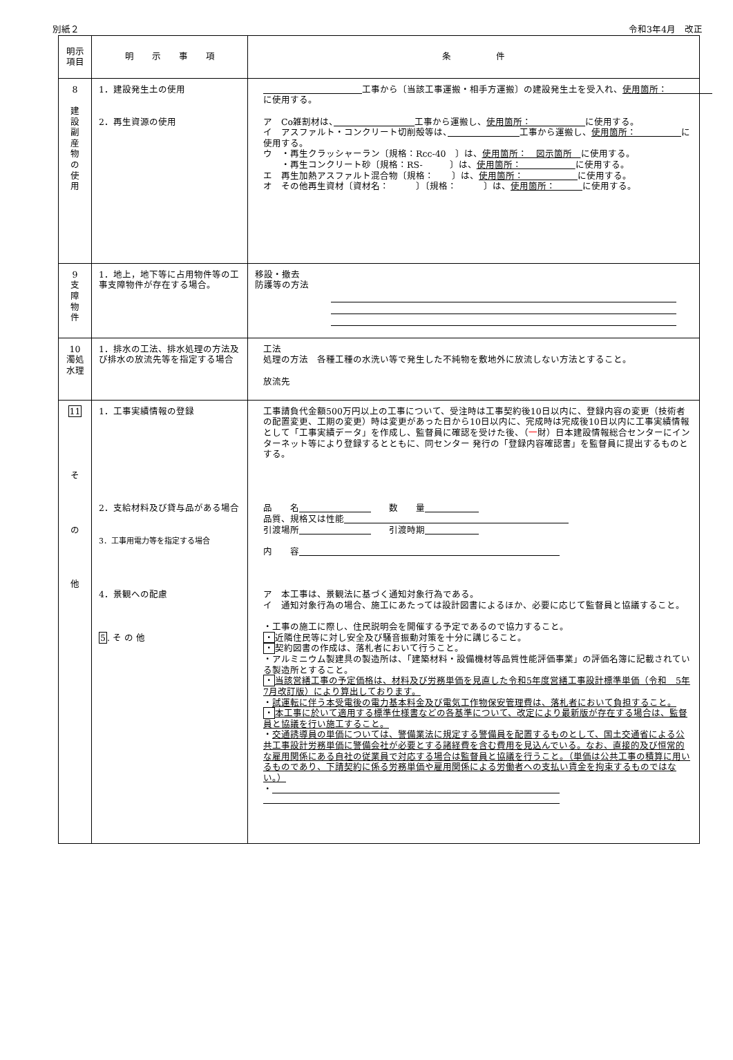別紙２ 令和3年4月　改正
| 明示 項目 | 明 示 事 項 | 条 件 |
| --- | --- | --- |
| 8 建 設 副 産 物 の 使 用 | 1．建設発生土の使用 2．再生資源の使用 | 工事から〔当該工事運搬・相手方運搬〕の建設発生土を受入れ、 使用箇所： に使用する。 ア Co雑割材は、 工事から運搬し、 使用箇所： に使用する。 イ アスファルト・コンクリート切削殻等は、 工事から運搬し、 使用箇所： に使用する。 ウ ・再生クラッシャーラン〔規格：Rcc-40 〕は、 使用箇所： 図示箇所 に使用する。 ・再生コンクリート砂〔規格：RS- 〕は、 使用箇所： に使用する。 エ 再生加熱アスファルト混合物〔規格： 〕は、 使用箇所： に使用する。 オ その他再生資材〔資材名： 〕〔規格： 〕は、 使用箇所： に使用する。 |
| 9 支 障 物 件 | 1．地上，地下等に占用物件等の工事支障物件が存在する場合。 | 移設・撤去 防護等の方法 |
| 10 濁処 水理 | 1．排水の工法、排水処理の方法及び排水の放流先等を指定する場合 | 工法 処理の方法 各種工種の水洗い等で発生した不純物を敷地外に放流しない方法とすること。 放流先 |
| 11 そ の 他 | 1．工事実績情報の登録 2．支給材料及び貸与品がある場合 3．工事用電力等を指定する場合 4．景観への配慮 5 . そ の 他 | 工事請負代金額500万円以上の工事について、受注時は工事契約後10日以内に、登録内容の変更（技術者の配置変更、工期の変更）時は変更があった日から10日以内に、完成時は完成後10日以内に工事実績情報として「工事実績データ」を作成し、監督員に確認を受けた後、（ 一 財）日本建設情報総合センターにインターネット等により登録するとともに、同センター 発行の「登録内容確認書」を監督員に提出するものとする。 品 名 数 量 品質、規格又は性能 引渡場所 引渡時期 内 容 ア 本工事は、景観法に基づく通知対象行為である。 イ 通知対象行為の場合、施工にあたっては設計図書によるほか、必要に応じて監督員と協議すること。 ・工事の施工に際し、住民説明会を開催する予定であるので協力すること。 ・ 近隣住民等に対し安全及び騒音振動対策を十分に講じること。 ・ 契約図書の作成は、落札者において行うこと。 ・アルミニウム製建具の製造所は、「建築材料・設備機材等品質性能評価事業」の評価名簿に記載されている製造所とすること。 ・ 当該営繕工事の予定価格は、材料及び労務単価を見直した令和5年度営繕工事設計標準単価（令和 5年7月改訂版）により算出しております。 ・ 試運転に伴う本受電後の電力基本料金及び電気工作物保安管理費は、落札者において負担すること。 ・ 本工事に於いて適用する標準仕様書などの各基準について、改定により最新版が存在する場合は、監督員と協議を行い施工すること。 ・ 交通誘導員の単価については、警備業法に規定する警備員を配置するものとして、国土交通省による公共工事設計労務単価に警備会社が必要とする諸経費を含む費用を見込んでいる。なお、直接的及び恒常的な雇用関係にある自社の従業員で対応する場合は監督員と協議を行うこと。（単価は公共工事の積算に用いるものであり、下請契約に係る労務単価や雇用関係による労働者への支払い賃金を拘束するものではない。） ・ |